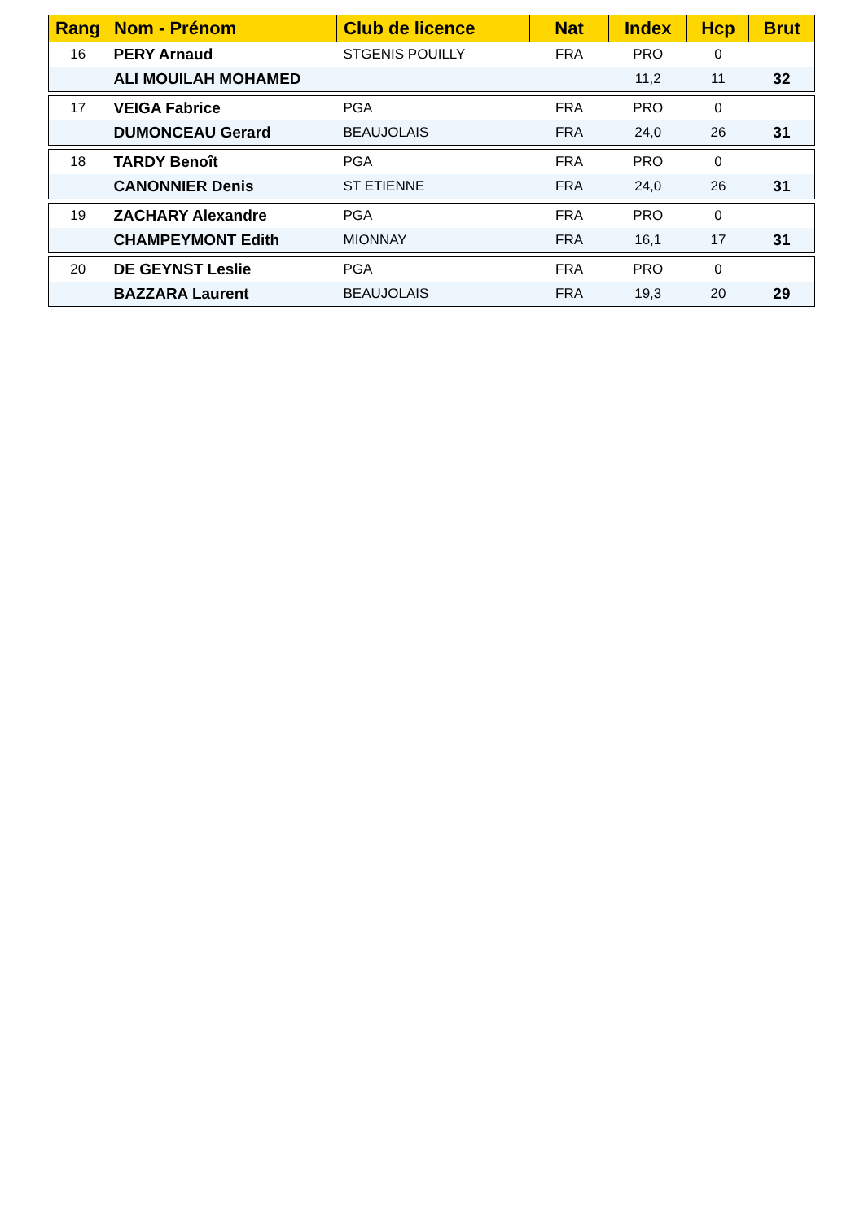| Rang | Nom - Prénom | Club de licence | Nat | Index | Hcp | Brut |
| --- | --- | --- | --- | --- | --- | --- |
| 16 | PERY Arnaud | STGENIS POUILLY | FRA | PRO | 0 | |
| | ALI MOUILAH MOHAMED | | | 11,2 | 11 | 32 |
| 17 | VEIGA Fabrice | PGA | FRA | PRO | 0 | |
| | DUMONCEAU Gerard | BEAUJOLAIS | FRA | 24,0 | 26 | 31 |
| 18 | TARDY Benoît | PGA | FRA | PRO | 0 | |
| | CANONNIER Denis | ST ETIENNE | FRA | 24,0 | 26 | 31 |
| 19 | ZACHARY Alexandre | PGA | FRA | PRO | 0 | |
| | CHAMPEYMONT Edith | MIONNAY | FRA | 16,1 | 17 | 31 |
| 20 | DE GEYNST Leslie | PGA | FRA | PRO | 0 | |
| | BAZZARA Laurent | BEAUJOLAIS | FRA | 19,3 | 20 | 29 |